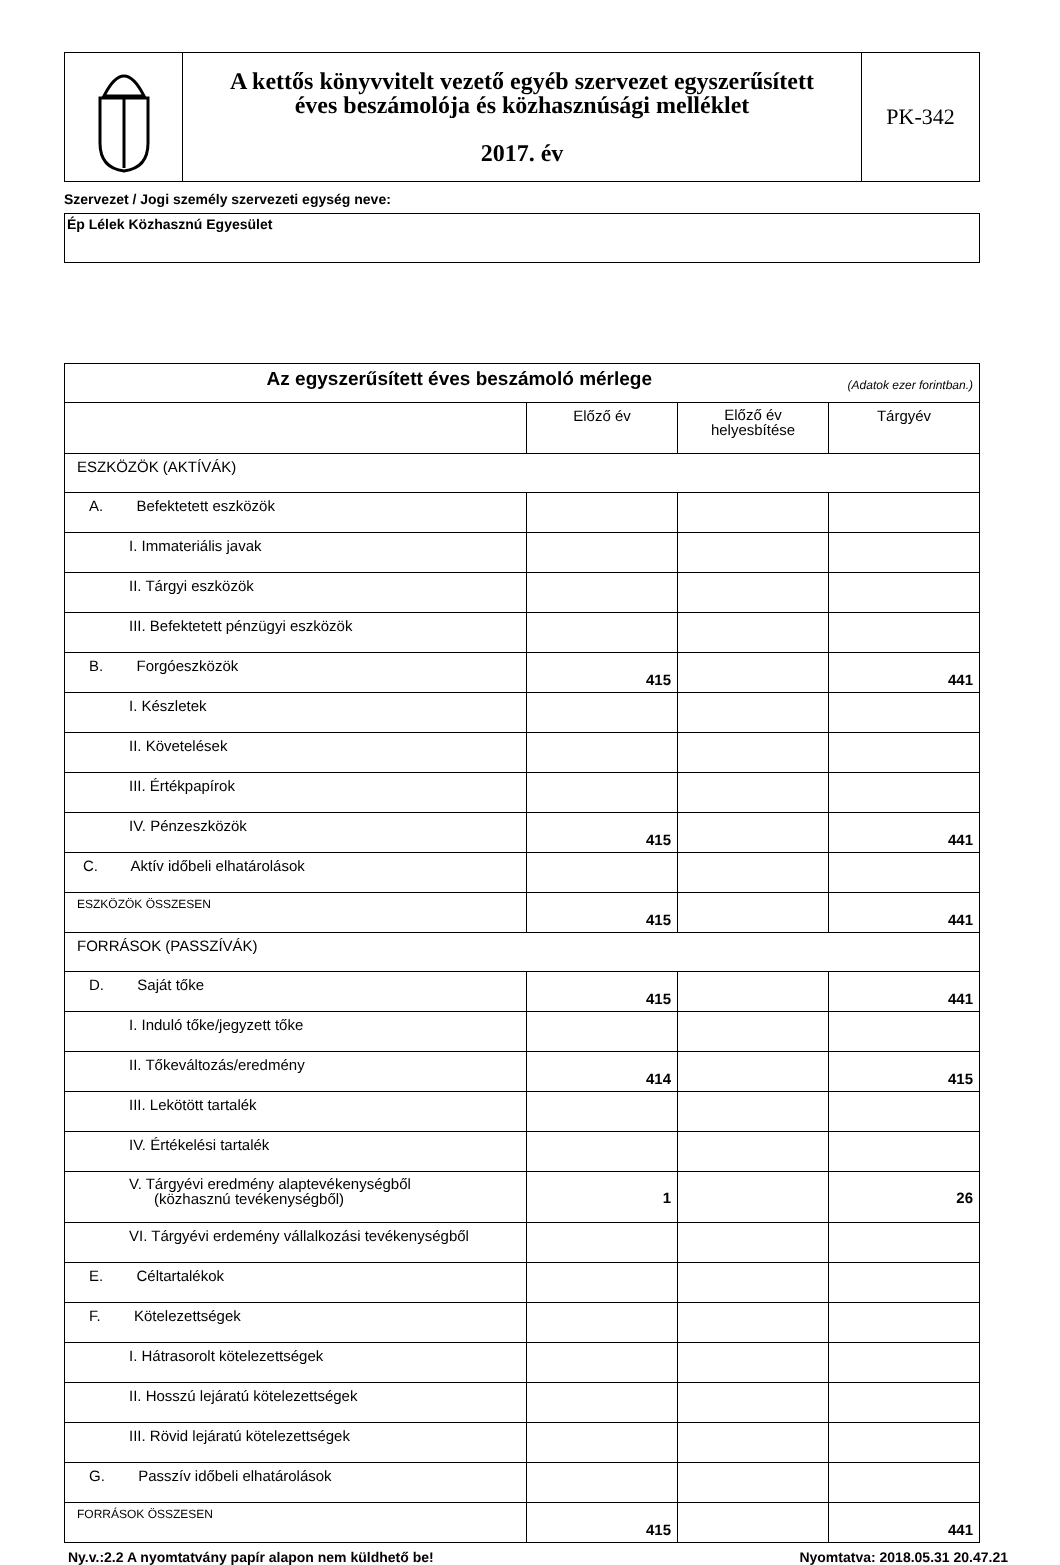| | A kettős könyvvitelt vezető egyéb szervezet egyszerűsített éves beszámolója és közhasznúsági melléklet 2017. év | PK-342 |
Szervezet / Jogi személy szervezeti egység neve:
Ép Lélek Közhasznú Egyesület
| Az egyszerűsített éves beszámoló mérlege (Adatok ezer forintban.) | | | |
| | Előző év | Előző év helyesbítése | Tárgyév |
| ESZKÖZÖK (AKTÍVÁK) | | | |
| A. Befektetett eszközök | | | |
| I. Immateriális javak | | | |
| II. Tárgyi eszközök | | | |
| III. Befektetett pénzügyi eszközök | | | |
| B. Forgóeszközök | 415 | | 441 |
| I. Készletek | | | |
| II. Követelések | | | |
| III. Értékpapírok | | | |
| IV. Pénzeszközök | 415 | | 441 |
| C. Aktív időbeli elhatárolások | | | |
| ESZKÖZÖK ÖSSZESEN | 415 | | 441 |
| FORRÁSOK (PASSZÍVÁK) | | | |
| D. Saját tőke | 415 | | 441 |
| I. Induló tőke/jegyzett tőke | | | |
| II. Tőkeváltozás/eredmény | 414 | | 415 |
| III. Lekötött tartalék | | | |
| IV. Értékelési tartalék | | | |
| V. Tárgyévi eredmény alaptevékenységből (közhasznú tevékenységből) | 1 | | 26 |
| VI. Tárgyévi erdemény vállalkozási tevékenységből | | | |
| E. Céltartalékok | | | |
| F. Kötelezettségek | | | |
| I. Hátrasorolt kötelezettségek | | | |
| II. Hosszú lejáratú kötelezettségek | | | |
| III. Rövid lejáratú kötelezettségek | | | |
| G. Passzív időbeli elhatárolások | | | |
| FORRÁSOK ÖSSZESEN | 415 | | 441 |
Ny.v.:2.2 A nyomtatvány papír alapon nem küldhető be! Nyomtatva: 2018.05.31 20.47.21